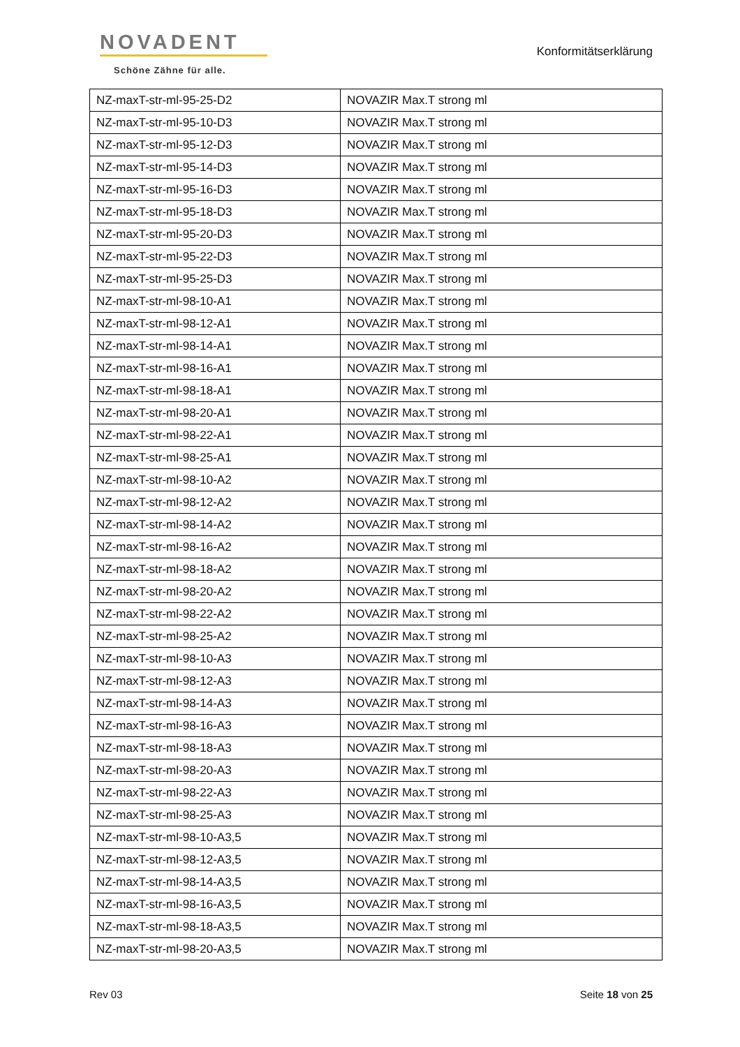NOVADENT
Schöne Zähne für alle.
Konformitätserklärung
| NZ-maxT-str-ml-95-25-D2 | NOVAZIR Max.T strong ml |
| NZ-maxT-str-ml-95-10-D3 | NOVAZIR Max.T strong ml |
| NZ-maxT-str-ml-95-12-D3 | NOVAZIR Max.T strong ml |
| NZ-maxT-str-ml-95-14-D3 | NOVAZIR Max.T strong ml |
| NZ-maxT-str-ml-95-16-D3 | NOVAZIR Max.T strong ml |
| NZ-maxT-str-ml-95-18-D3 | NOVAZIR Max.T strong ml |
| NZ-maxT-str-ml-95-20-D3 | NOVAZIR Max.T strong ml |
| NZ-maxT-str-ml-95-22-D3 | NOVAZIR Max.T strong ml |
| NZ-maxT-str-ml-95-25-D3 | NOVAZIR Max.T strong ml |
| NZ-maxT-str-ml-98-10-A1 | NOVAZIR Max.T strong ml |
| NZ-maxT-str-ml-98-12-A1 | NOVAZIR Max.T strong ml |
| NZ-maxT-str-ml-98-14-A1 | NOVAZIR Max.T strong ml |
| NZ-maxT-str-ml-98-16-A1 | NOVAZIR Max.T strong ml |
| NZ-maxT-str-ml-98-18-A1 | NOVAZIR Max.T strong ml |
| NZ-maxT-str-ml-98-20-A1 | NOVAZIR Max.T strong ml |
| NZ-maxT-str-ml-98-22-A1 | NOVAZIR Max.T strong ml |
| NZ-maxT-str-ml-98-25-A1 | NOVAZIR Max.T strong ml |
| NZ-maxT-str-ml-98-10-A2 | NOVAZIR Max.T strong ml |
| NZ-maxT-str-ml-98-12-A2 | NOVAZIR Max.T strong ml |
| NZ-maxT-str-ml-98-14-A2 | NOVAZIR Max.T strong ml |
| NZ-maxT-str-ml-98-16-A2 | NOVAZIR Max.T strong ml |
| NZ-maxT-str-ml-98-18-A2 | NOVAZIR Max.T strong ml |
| NZ-maxT-str-ml-98-20-A2 | NOVAZIR Max.T strong ml |
| NZ-maxT-str-ml-98-22-A2 | NOVAZIR Max.T strong ml |
| NZ-maxT-str-ml-98-25-A2 | NOVAZIR Max.T strong ml |
| NZ-maxT-str-ml-98-10-A3 | NOVAZIR Max.T strong ml |
| NZ-maxT-str-ml-98-12-A3 | NOVAZIR Max.T strong ml |
| NZ-maxT-str-ml-98-14-A3 | NOVAZIR Max.T strong ml |
| NZ-maxT-str-ml-98-16-A3 | NOVAZIR Max.T strong ml |
| NZ-maxT-str-ml-98-18-A3 | NOVAZIR Max.T strong ml |
| NZ-maxT-str-ml-98-20-A3 | NOVAZIR Max.T strong ml |
| NZ-maxT-str-ml-98-22-A3 | NOVAZIR Max.T strong ml |
| NZ-maxT-str-ml-98-25-A3 | NOVAZIR Max.T strong ml |
| NZ-maxT-str-ml-98-10-A3,5 | NOVAZIR Max.T strong ml |
| NZ-maxT-str-ml-98-12-A3,5 | NOVAZIR Max.T strong ml |
| NZ-maxT-str-ml-98-14-A3,5 | NOVAZIR Max.T strong ml |
| NZ-maxT-str-ml-98-16-A3,5 | NOVAZIR Max.T strong ml |
| NZ-maxT-str-ml-98-18-A3,5 | NOVAZIR Max.T strong ml |
| NZ-maxT-str-ml-98-20-A3,5 | NOVAZIR Max.T strong ml |
Rev 03 Seite 18 von 25